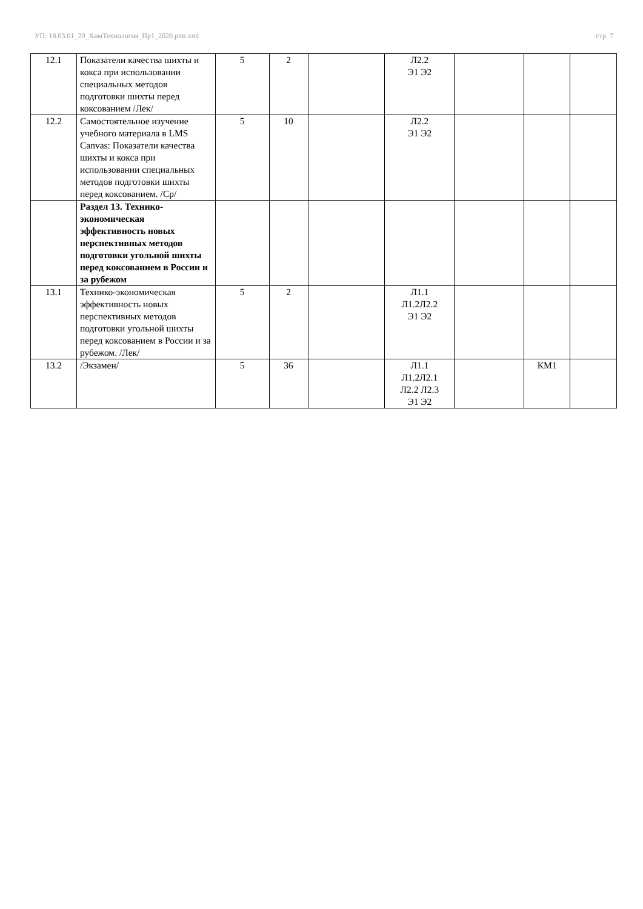УП: 18.03.01_20_ХимТехнология_Пр1_2020.plm.xml стр. 7
| 12.1 | Показатели качества шихты и кокса при использовании специальных методов подготовки шихты перед коксованием /Лек/ | 5 | 2 | | Л2.2 Э1 Э2 | | | |
| 12.2 | Самостоятельное изучение учебного материала в LMS Canvas: Показатели качества шихты и кокса при использовании специальных методов подготовки шихты перед коксованием. /Ср/ | 5 | 10 | | Л2.2 Э1 Э2 | | | |
| | Раздел 13. Технико-экономическая эффективность новых перспективных методов подготовки угольной шихты перед коксованием в России и за рубежом | | | | | | | |
| 13.1 | Технико-экономическая эффективность новых перспективных методов подготовки угольной шихты перед коксованием в России и за рубежом. /Лек/ | 5 | 2 | | Л1.1 Л1.2Л2.2 Э1 Э2 | | | |
| 13.2 | /Экзамен/ | 5 | 36 | | Л1.1 Л1.2Л2.1 Л2.2 Л2.3 Э1 Э2 | | КМ1 | |